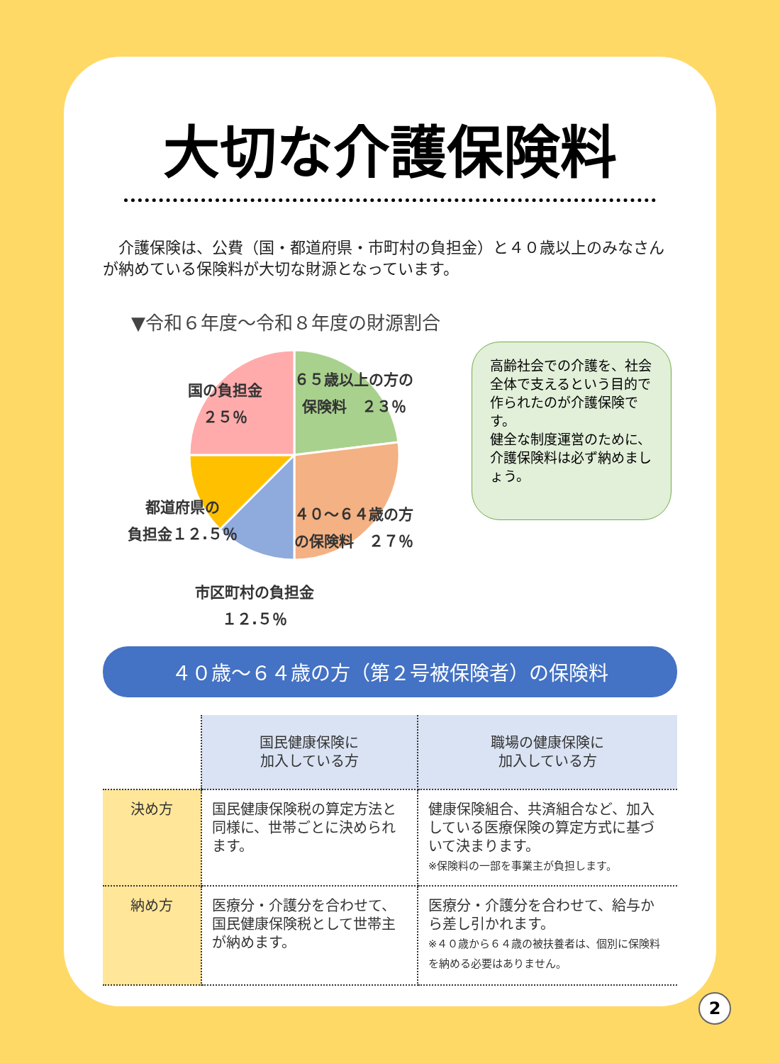大切な介護保険料
介護保険は、公費（国・都道府県・市町村の負担金）と４０歳以上のみなさんが納めている保険料が大切な財源となっています。
▼令和６年度～令和８年度の財源割合
国の負担金
２５％
６５歳以上の方の
保険料　２３％
都道府県の
負担金１２.５％
４０～６４歳の方
の保険料　２７％
市区町村の負担金
１２.５％
高齢社会での介護を、社会全体で支えるという目的で作られたのが介護保険です。
健全な制度運営のために、介護保険料は必ず納めましょう。
４０歳～６４歳の方（第２号被保険者）の保険料
| | 国民健康保険に 加入している方 | 職場の健康保険に 加入している方 |
| 決め方 | 国民健康保険税の算定方法と同様に、世帯ごとに決められます。 | 健康保険組合、共済組合など、加入している医療保険の算定方式に基づいて決まります。 ※保険料の一部を事業主が負担します。 |
| 納め方 | 医療分・介護分を合わせて、国民健康保険税として世帯主が納めます。 | 医療分・介護分を合わせて、給与から差し引かれます。 ※４０歳から６４歳の被扶養者は、個別に保険料を納める必要はありません。 |
2